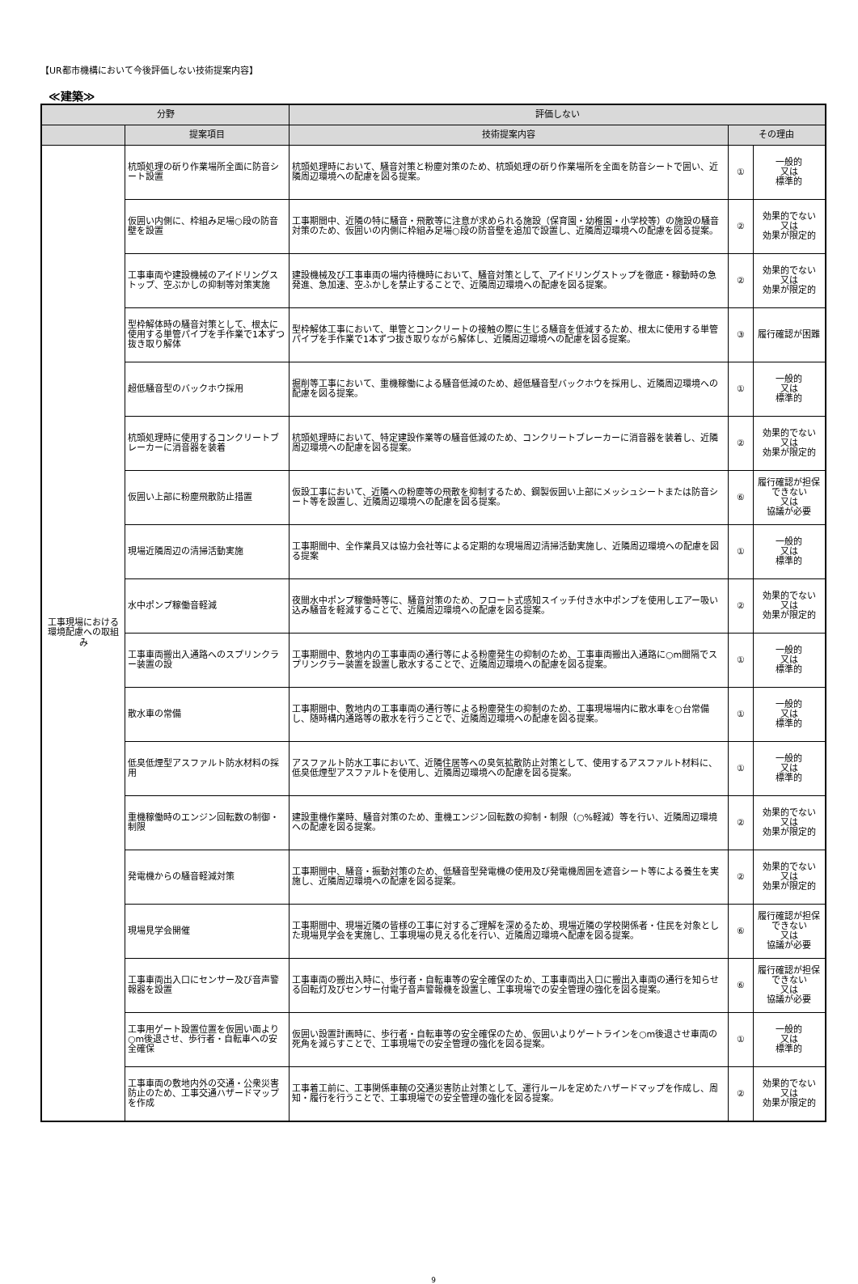【UR都市機構において今後評価しない技術提案内容】
≪建築≫
| 分野 | | 評価しない | | |
| --- | --- | --- | --- | --- |
| | 提案項目 | 技術提案内容 | その理由 | |
| 工事現場における環境配慮への取組み | 杭頭処理の斫り作業場所全面に防音シート設置 | 杭頭処理時において、騒音対策と粉塵対策のため、杭頭処理の斫り作業場所を全面を防音シートで囲い、近隣周辺環境への配慮を図る提案。 | ① | 一般的 又は 標準的 |
| | 仮囲い内側に、枠組み足場○段の防音壁を設置 | 工事期間中、近隣の特に騒音・飛散等に注意が求められる施設（保育園・幼稚園・小学校等）の施設の騒音対策のため、仮囲いの内側に枠組み足場○段の防音壁を追加で設置し、近隣周辺環境への配慮を図る提案。 | ② | 効果的でない 又は 効果が限定的 |
| | 工事車両や建設機械のアイドリングストップ、空ぶかしの抑制等対策実施 | 建設機械及び工事車両の場内待機時において、騒音対策として、アイドリングストップを徹底・稼動時の急発進、急加速、空ふかしを禁止することで、近隣周辺環境への配慮を図る提案。 | ② | 効果的でない 又は 効果が限定的 |
| | 型枠解体時の騒音対策として、根太に使用する単管パイプを手作業で1本ずつ抜き取り解体 | 型枠解体工事において、単管とコンクリートの接触の際に生じる騒音を低減するため、根太に使用する単管パイプを手作業で1本ずつ抜き取りながら解体し、近隣周辺環境への配慮を図る提案。 | ③ | 履行確認が困難 |
| | 超低騒音型のバックホウ採用 | 掘削等工事において、重機稼働による騒音低減のため、超低騒音型バックホウを採用し、近隣周辺環境への配慮を図る提案。 | ① | 一般的 又は 標準的 |
| | 杭頭処理時に使用するコンクリートブレーカーに消音器を装着 | 杭頭処理時において、特定建設作業等の騒音低減のため、コンクリートブレーカーに消音器を装着し、近隣周辺環境への配慮を図る提案。 | ② | 効果的でない 又は 効果が限定的 |
| | 仮囲い上部に粉塵飛散防止措置 | 仮設工事において、近隣への粉塵等の飛散を抑制するため、鋼製仮囲い上部にメッシュシートまたは防音シート等を設置し、近隣周辺環境への配慮を図る提案。 | ⑥ | 履行確認が担保できない 又は 協議が必要 |
| | 現場近隣周辺の清掃活動実施 | 工事期間中、全作業員又は協力会社等による定期的な現場周辺清掃活動実施し、近隣周辺環境への配慮を図る提案 | ① | 一般的 又は 標準的 |
| | 水中ポンプ稼働音軽減 | 夜間水中ポンプ稼働時等に、騒音対策のため、フロート式感知スイッチ付き水中ポンプを使用しエアー吸い込み騒音を軽減することで、近隣周辺環境への配慮を図る提案。 | ② | 効果的でない 又は 効果が限定的 |
| | 工事車両搬出入通路へのスプリンクラー装置の設 | 工事期間中、敷地内の工事車両の通行等による粉塵発生の抑制のため、工事車両搬出入通路に○m間隔でスプリンクラー装置を設置し散水することで、近隣周辺環境への配慮を図る提案。 | ① | 一般的 又は 標準的 |
| | 散水車の常備 | 工事期間中、敷地内の工事車両の通行等による粉塵発生の抑制のため、工事現場場内に散水車を○台常備し、随時構内通路等の散水を行うことで、近隣周辺環境への配慮を図る提案。 | ① | 一般的 又は 標準的 |
| | 低臭低煙型アスファルト防水材料の採用 | アスファルト防水工事において、近隣住居等への臭気拡散防止対策として、使用するアスファルト材料に、低臭低煙型アスファルトを使用し、近隣周辺環境への配慮を図る提案。 | ① | 一般的 又は 標準的 |
| | 重機稼働時のエンジン回転数の制御・制限 | 建設重機作業時、騒音対策のため、重機エンジン回転数の抑制・制限（○%軽減）等を行い、近隣周辺環境への配慮を図る提案。 | ② | 効果的でない 又は 効果が限定的 |
| | 発電機からの騒音軽減対策 | 工事期間中、騒音・振動対策のため、低騒音型発電機の使用及び発電機周囲を遮音シート等による養生を実施し、近隣周辺環境への配慮を図る提案。 | ② | 効果的でない 又は 効果が限定的 |
| | 現場見学会開催 | 工事期間中、現場近隣の皆様の工事に対するご理解を深めるため、現場近隣の学校関係者・住民を対象とした現場見学会を実施し、工事現場の見える化を行い、近隣周辺環境へ配慮を図る提案。 | ⑥ | 履行確認が担保できない 又は 協議が必要 |
| | 工事車両出入口にセンサー及び音声警報器を設置 | 工事車両の搬出入時に、歩行者・自転車等の安全確保のため、工事車両出入口に搬出入車両の通行を知らせる回転灯及びセンサー付電子音声警報機を設置し、工事現場での安全管理の強化を図る提案。 | ⑥ | 履行確認が担保できない 又は 協議が必要 |
| | 工事用ゲート設置位置を仮囲い面より○m後退させ、歩行者・自転車への安全確保 | 仮囲い設置計画時に、歩行者・自転車等の安全確保のため、仮囲いよりゲートラインを○m後退させ車両の死角を減らすことで、工事現場での安全管理の強化を図る提案。 | ① | 一般的 又は 標準的 |
| | 工事車両の敷地内外の交通・公衆災害防止のため、工事交通ハザードマップを作成 | 工事着工前に、工事関係車輌の交通災害防止対策として、運行ルールを定めたハザードマップを作成し、周知・履行を行うことで、工事現場での安全管理の強化を図る提案。 | ② | 効果的でない 又は 効果が限定的 |
9